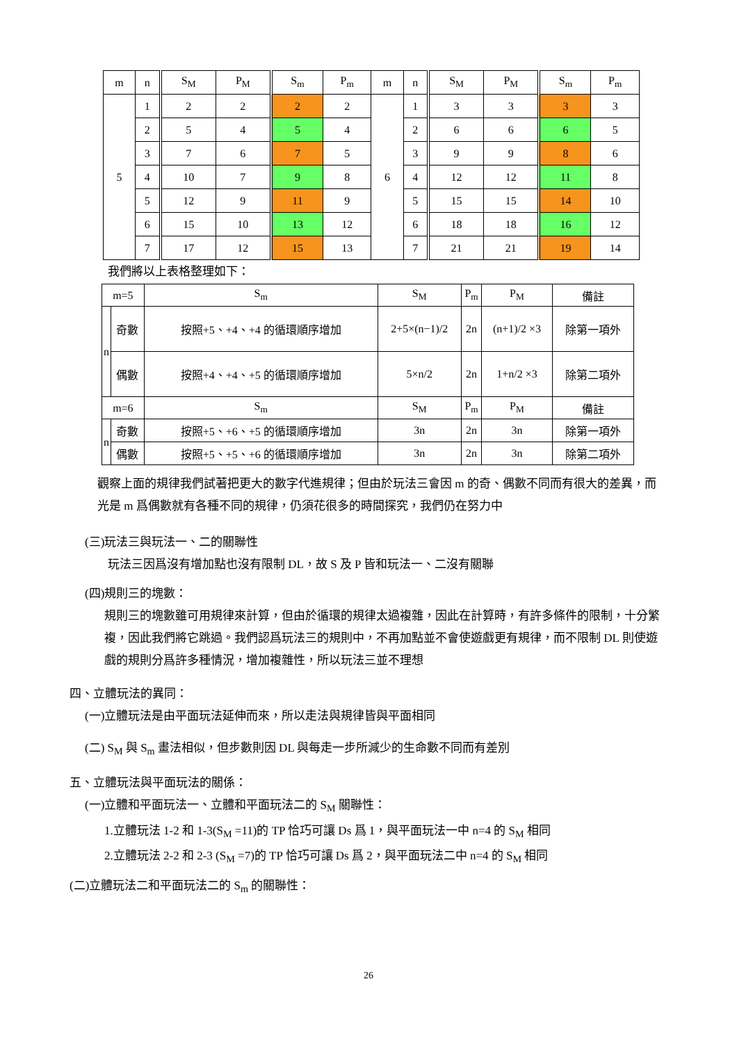| m | n | S<sub>M</sub> | P<sub>M</sub> | S<sub>m</sub> | P<sub>m</sub> | m | n | S<sub>M</sub> | P<sub>M</sub> | S<sub>m</sub> | P<sub>m</sub> |
| --- | --- | --- | --- | --- | --- | --- | --- | --- | --- | --- | --- |
| 5 | 1 | 2 | 2 | 2 | 2 | 6 | 1 | 3 | 3 | 3 | 3 |
| | 2 | 5 | 4 | 5 | 4 | | 2 | 6 | 6 | 6 | 5 |
| | 3 | 7 | 6 | 7 | 5 | | 3 | 9 | 9 | 8 | 6 |
| | 4 | 10 | 7 | 9 | 8 | | 4 | 12 | 12 | 11 | 8 |
| | 5 | 12 | 9 | 11 | 9 | | 5 | 15 | 15 | 14 | 10 |
| | 6 | 15 | 10 | 13 | 12 | | 6 | 18 | 18 | 16 | 12 |
| | 7 | 17 | 12 | 15 | 13 | | 7 | 21 | 21 | 19 | 14 |
我們將以上表格整理如下：
| m=5 | | S<sub>m</sub> | S<sub>M</sub> | P<sub>m</sub> | P<sub>M</sub> | 備註 |
| --- | --- | --- | --- | --- | --- | --- |
| n | 奇數 | 按照+5、+4、+4 的循環順序增加 | 2+5×(n−1)/2 | 2n | (n+1)/2 ×3 | 除第一項外 |
| | 偶數 | 按照+4、+4、+5 的循環順序增加 | 5×n/2 | 2n | 1+n/2 ×3 | 除第二項外 |
| m=6 | | S<sub>m</sub> | S<sub>M</sub> | P<sub>m</sub> | P<sub>M</sub> | 備註 |
| n | 奇數 | 按照+5、+6、+5 的循環順序增加 | 3n | 2n | 3n | 除第一項外 |
| | 偶數 | 按照+5、+5、+6 的循環順序增加 | 3n | 2n | 3n | 除第二項外 |
觀察上面的規律我們試著把更大的數字代進規律；但由於玩法三會因 m 的奇、偶數不同而有很大的差異，而光是 m 爲偶數就有各種不同的規律，仍須花很多的時間探究，我們仍在努力中
(三)玩法三與玩法一、二的關聯性
玩法三因爲沒有增加點也沒有限制 DL，故 S 及 P 皆和玩法一、二沒有關聯
(四)規則三的塊數：
規則三的塊數雖可用規律來計算，但由於循環的規律太過複雜，因此在計算時，有許多條件的限制，十分繁複，因此我們將它跳過。我們認爲玩法三的規則中，不再加點並不會使遊戲更有規律，而不限制 DL 則使遊戲的規則分爲許多種情況，增加複雜性，所以玩法三並不理想
四、立體玩法的異同：
(一)立體玩法是由平面玩法延伸而來，所以走法與規律皆與平面相同
(二) S<sub>M</sub> 與 S<sub>m</sub> 畫法相似，但步數則因 DL 與每走一步所減少的生命數不同而有差別
五、立體玩法與平面玩法的關係：
(一)立體和平面玩法一、立體和平面玩法二的 S<sub>M</sub> 關聯性：
1.立體玩法 1-2 和 1-3(S<sub>M</sub> =11)的 TP 恰巧可讓 Ds 爲 1，與平面玩法一中 n=4 的 S<sub>M</sub> 相同
2.立體玩法 2-2 和 2-3 (S<sub>M</sub> =7)的 TP 恰巧可讓 Ds 爲 2，與平面玩法二中 n=4 的 S<sub>M</sub> 相同
(二)立體玩法二和平面玩法二的 S<sub>m</sub> 的關聯性：
26